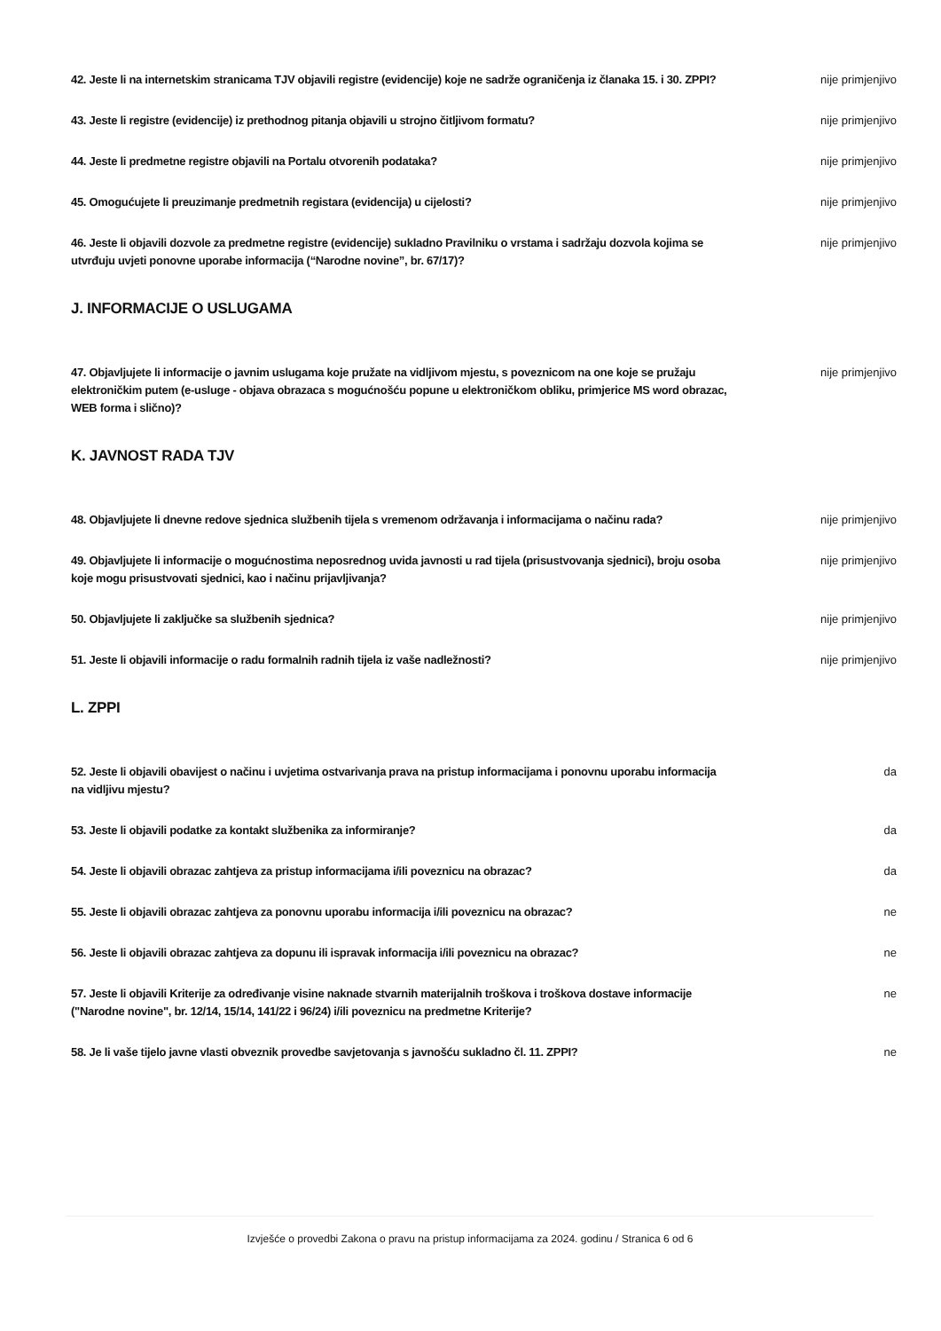42. Jeste li na internetskim stranicama TJV objavili registre (evidencije) koje ne sadrže ograničenja iz članaka 15. i 30. ZPPI? nije primjenjivo
43. Jeste li registre (evidencije) iz prethodnog pitanja objavili u strojno čitljivom formatu? nije primjenjivo
44. Jeste li predmetne registre objavili na Portalu otvorenih podataka? nije primjenjivo
45. Omogućujete li preuzimanje predmetnih registara (evidencija) u cijelosti? nije primjenjivo
46. Jeste li objavili dozvole za predmetne registre (evidencije) sukladno Pravilniku o vrstama i sadržaju dozvola kojima se utvrđuju uvjeti ponovne uporabe informacija (“Narodne novine”, br. 67/17)? nije primjenjivo
J. INFORMACIJE O USLUGAMA
47. Objavljujete li informacije o javnim uslugama koje pružate na vidljivom mjestu, s poveznicom na one koje se pružaju elektroničkim putem (e-usluge - objava obrazaca s mogućnošću popune u elektroničkom obliku, primjerice MS word obrazac, WEB forma i slično)? nije primjenjivo
K. JAVNOST RADA TJV
48. Objavljujete li dnevne redove sjednica službenih tijela s vremenom održavanja i informacijama o načinu rada? nije primjenjivo
49. Objavljujete li informacije o mogućnostima neposrednog uvida javnosti u rad tijela (prisustvovanja sjednici), broju osoba koje mogu prisustvovati sjednici, kao i načinu prijavljivanja? nije primjenjivo
50. Objavljujete li zaključke sa službenih sjednica? nije primjenjivo
51. Jeste li objavili informacije o radu formalnih radnih tijela iz vaše nadležnosti? nije primjenjivo
L. ZPPI
52. Jeste li objavili obavijest o načinu i uvjetima ostvarivanja prava na pristup informacijama i ponovnu uporabu informacija na vidljivu mjestu? da
53. Jeste li objavili podatke za kontakt službenika za informiranje? da
54. Jeste li objavili obrazac zahtjeva za pristup informacijama i/ili poveznicu na obrazac? da
55. Jeste li objavili obrazac zahtjeva za ponovnu uporabu informacija i/ili poveznicu na obrazac? ne
56. Jeste li objavili obrazac zahtjeva za dopunu ili ispravak informacija i/ili poveznicu na obrazac? ne
57. Jeste li objavili Kriterije za određivanje visine naknade stvarnih materijalnih troškova i troškova dostave informacije ("Narodne novine", br. 12/14, 15/14, 141/22 i 96/24) i/ili poveznicu na predmetne Kriterije? ne
58. Je li vaše tijelo javne vlasti obveznik provedbe savjetovanja s javnošću sukladno čl. 11. ZPPI? ne
Izvješće o provedbi Zakona o pravu na pristup informacijama za 2024. godinu / Stranica 6 od 6